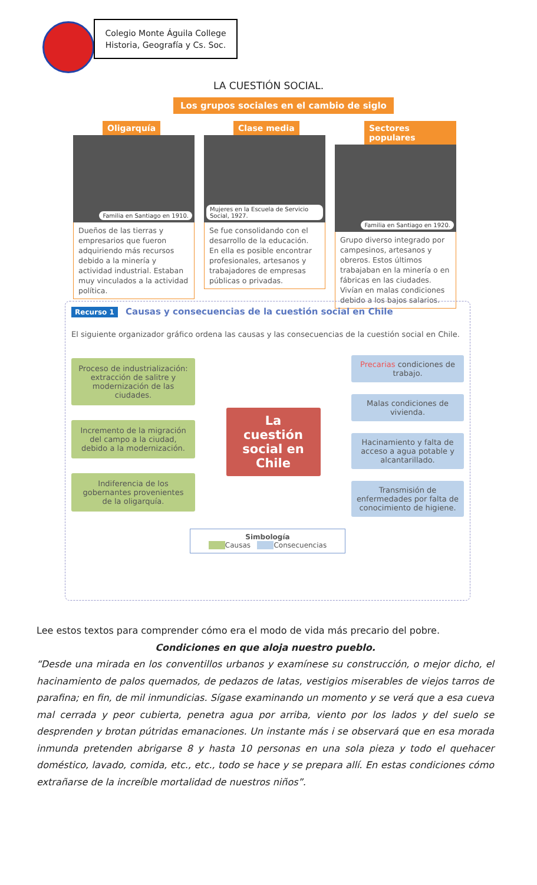Colegio Monte Águila College
Historia, Geografía y Cs. Soc.
LA CUESTIÓN SOCIAL.
Los grupos sociales en el cambio de siglo
Oligarquía
Familia en Santiago en 1910.
Dueños de las tierras y empresarios que fueron adquiriendo más recursos debido a la minería y actividad industrial. Estaban muy vinculados a la actividad política.
Clase media
Mujeres en la Escuela de Servicio Social, 1927.
Se fue consolidando con el desarrollo de la educación. En ella es posible encontrar profesionales, artesanos y trabajadores de empresas públicas o privadas.
Sectores populares
Familia en Santiago en 1920.
Grupo diverso integrado por campesinos, artesanos y obreros. Estos últimos trabajaban en la minería o en fábricas en las ciudades. Vivían en malas condiciones debido a los bajos salarios.
Recurso 1 Causas y consecuencias de la cuestión social en Chile
El siguiente organizador gráfico ordena las causas y las consecuencias de la cuestión social en Chile.
Proceso de industrialización: extracción de salitre y modernización de las ciudades.
Incremento de la migración del campo a la ciudad, debido a la modernización.
Indiferencia de los gobernantes provenientes de la oligarquía.
La cuestión social en Chile
Precarias condiciones de trabajo.
Malas condiciones de vivienda.
Hacinamiento y falta de acceso a agua potable y alcantarillado.
Transmisión de enfermedades por falta de conocimiento de higiene.
Simbología
Causas Consecuencias
Lee estos textos para comprender cómo era el modo de vida más precario del pobre.
Condiciones en que aloja nuestro pueblo.
“Desde una mirada en los conventillos urbanos y examínese su construcción, o mejor dicho, el hacinamiento de palos quemados, de pedazos de latas, vestigios miserables de viejos tarros de parafina; en fin, de mil inmundicias. Sígase examinando un momento y se verá que a esa cueva mal cerrada y peor cubierta, penetra agua por arriba, viento por los lados y del suelo se desprenden y brotan pútridas emanaciones. Un instante más i se observará que en esa morada inmunda pretenden abrigarse 8 y hasta 10 personas en una sola pieza y todo el quehacer doméstico, lavado, comida, etc., etc., todo se hace y se prepara allí. En estas condiciones cómo extrañarse de la increíble mortalidad de nuestros niños”.